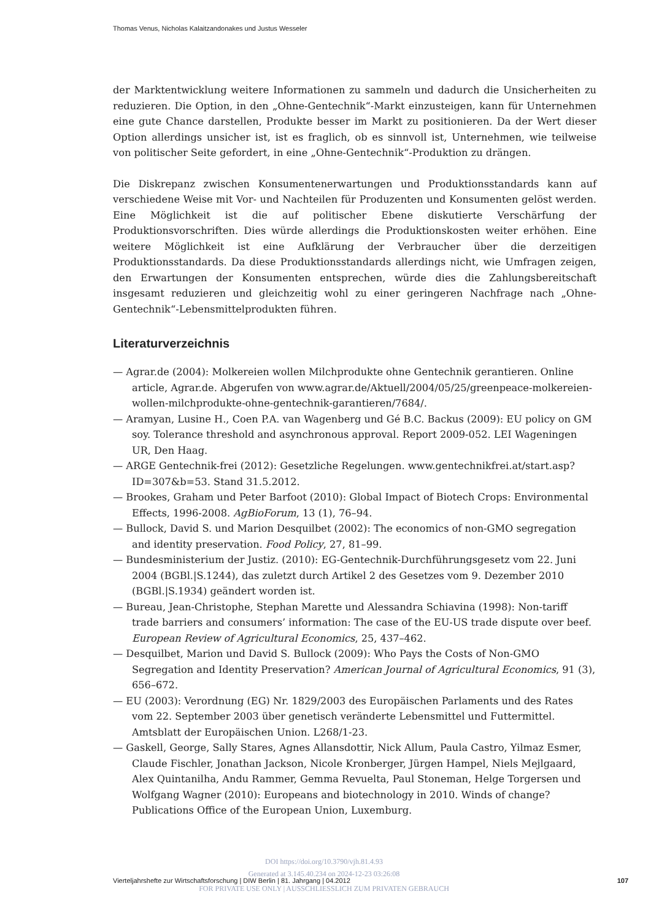Thomas Venus, Nicholas Kalaitzandonakes und Justus Wesseler
der Marktentwicklung weitere Informationen zu sammeln und dadurch die Unsicherheiten zu reduzieren. Die Option, in den „Ohne-Gentechnik“-Markt einzusteigen, kann für Unternehmen eine gute Chance darstellen, Produkte besser im Markt zu positionieren. Da der Wert dieser Option allerdings unsicher ist, ist es fraglich, ob es sinnvoll ist, Unternehmen, wie teilweise von politischer Seite gefordert, in eine „Ohne-Gentechnik“-Produktion zu drängen.
Die Diskrepanz zwischen Konsumentenerwartungen und Produktionsstandards kann auf verschiedene Weise mit Vor- und Nachteilen für Produzenten und Konsumenten gelöst werden. Eine Möglichkeit ist die auf politischer Ebene diskutierte Verschärfung der Produktionsvorschriften. Dies würde allerdings die Produktionskosten weiter erhöhen. Eine weitere Möglichkeit ist eine Aufklärung der Verbraucher über die derzeitigen Produktionsstandards. Da diese Produktionsstandards allerdings nicht, wie Umfragen zeigen, den Erwartungen der Konsumenten entsprechen, würde dies die Zahlungsbereitschaft insgesamt reduzieren und gleichzeitig wohl zu einer geringeren Nachfrage nach „Ohne-Gentechnik“-Lebensmittelprodukten führen.
Literaturverzeichnis
— Agrar.de (2004): Molkereien wollen Milchprodukte ohne Gentechnik gerantieren. Online article, Agrar.de. Abgerufen von www.agrar.de/Aktuell/2004/05/25/greenpeace-molkereien-wollen-milchprodukte-ohne-gentechnik-garantieren/7684/.
— Aramyan, Lusine H., Coen P.A. van Wagenberg und Gé B.C. Backus (2009): EU policy on GM soy. Tolerance threshold and asynchronous approval. Report 2009-052. LEI Wageningen UR, Den Haag.
— ARGE Gentechnik-frei (2012): Gesetzliche Regelungen. www.gentechnikfrei.at/start.asp?ID=307&b=53. Stand 31.5.2012.
— Brookes, Graham und Peter Barfoot (2010): Global Impact of Biotech Crops: Environmental Effects, 1996-2008. AgBioForum, 13 (1), 76–94.
— Bullock, David S. und Marion Desquilbet (2002): The economics of non-GMO segregation and identity preservation. Food Policy, 27, 81–99.
— Bundesministerium der Justiz. (2010): EG-Gentechnik-Durchführungsgesetz vom 22. Juni 2004 (BGBl.|S.1244), das zuletzt durch Artikel 2 des Gesetzes vom 9. Dezember 2010 (BGBl.|S.1934) geändert worden ist.
— Bureau, Jean-Christophe, Stephan Marette und Alessandra Schiavina (1998): Non-tariff trade barriers and consumers’ information: The case of the EU-US trade dispute over beef. European Review of Agricultural Economics, 25, 437–462.
— Desquilbet, Marion und David S. Bullock (2009): Who Pays the Costs of Non-GMO Segregation and Identity Preservation? American Journal of Agricultural Economics, 91 (3), 656–672.
— EU (2003): Verordnung (EG) Nr. 1829/2003 des Europäischen Parlaments und des Rates vom 22. September 2003 über genetisch veränderte Lebensmittel und Futtermittel. Amtsblatt der Europäischen Union. L268/1-23.
— Gaskell, George, Sally Stares, Agnes Allansdottir, Nick Allum, Paula Castro, Yilmaz Esmer, Claude Fischler, Jonathan Jackson, Nicole Kronberger, Jürgen Hampel, Niels Mejlgaard, Alex Quintanilha, Andu Rammer, Gemma Revuelta, Paul Stoneman, Helge Torgersen und Wolfgang Wagner (2010): Europeans and biotechnology in 2010. Winds of change? Publications Office of the European Union, Luxemburg.
DOI https://doi.org/10.3790/vjh.81.4.93
Vierteljahrshefte zur Wirtschaftsforschung | DIW Berlin | 81. Jahrgang | 04.2012 107
Generated at 3.145.40.234 on 2024-12-23 03:26:08
FOR PRIVATE USE ONLY | AUSSCHLIESSLICH ZUM PRIVATEN GEBRAUCH